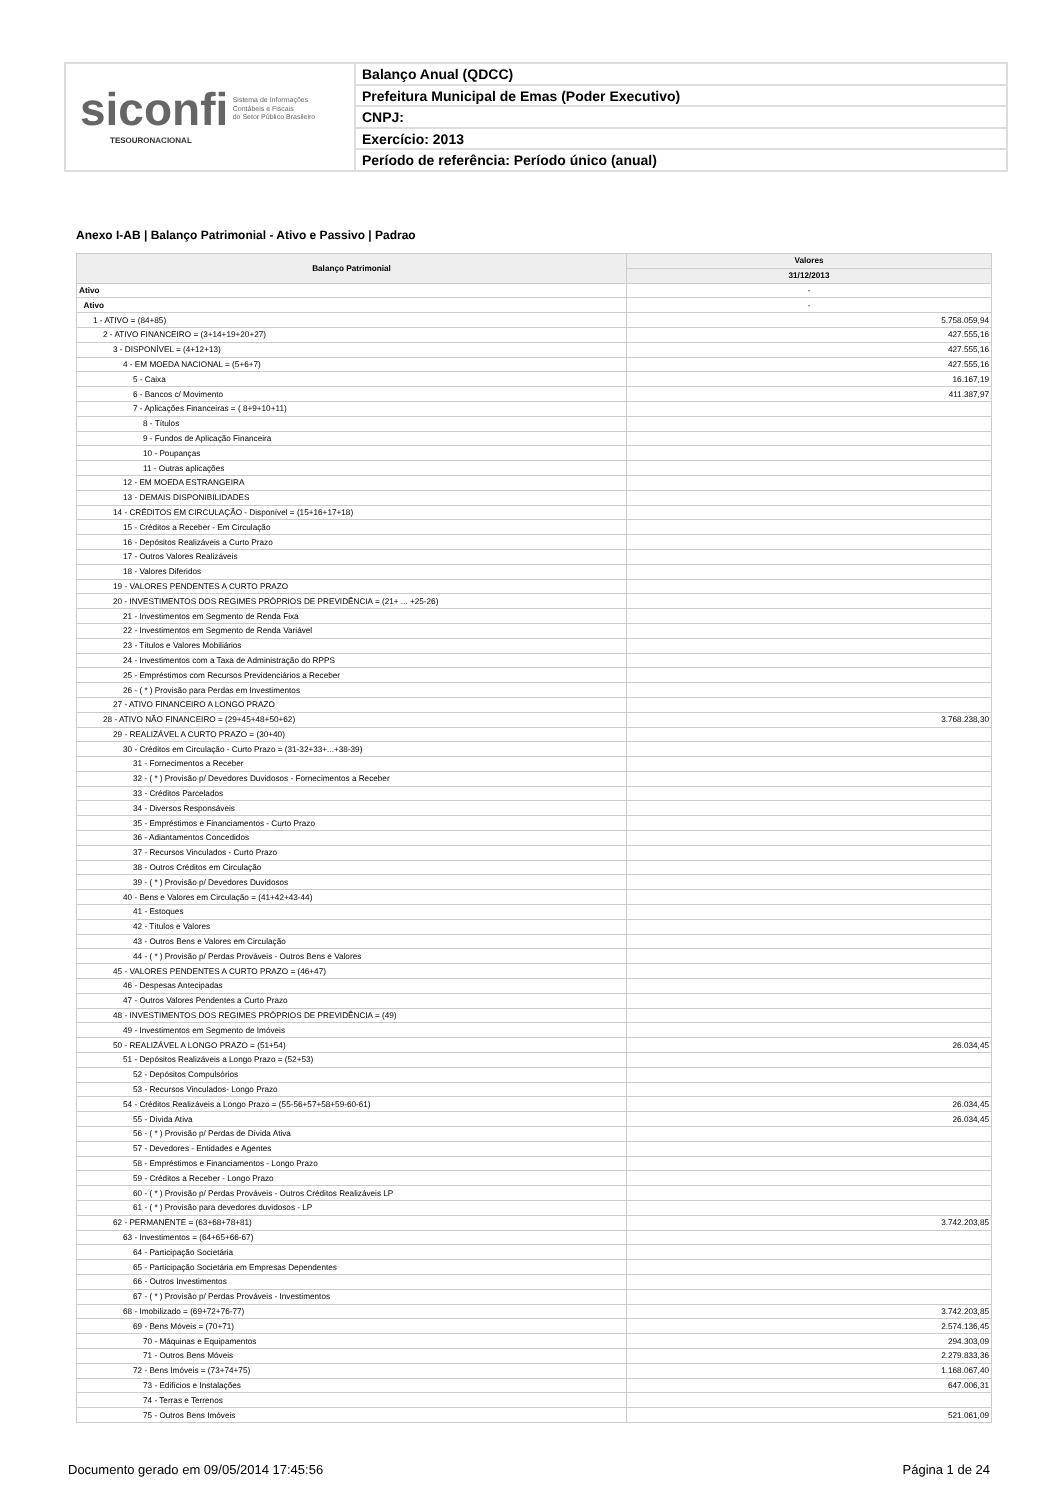siconfi Sistema de Informações
Contábeis e Fiscais
do Setor Público Brasileiro
TESOURONACIONAL
Balanço Anual (QDCC)
Prefeitura Municipal de Emas (Poder Executivo)
CNPJ:
Exercício: 2013
Período de referência: Período único (anual)
Anexo I-AB | Balanço Patrimonial - Ativo e Passivo | Padrao
| Balanço Patrimonial | Valores |
| --- | --- |
| | 31/12/2013 |
| Ativo | - |
| Ativo | - |
| 1 - ATIVO = (84+85) | 5.758.059,94 |
| 2 - ATIVO FINANCEIRO = (3+14+19+20+27) | 427.555,16 |
| 3 - DISPONÍVEL = (4+12+13) | 427.555,16 |
| 4 - EM MOEDA NACIONAL = (5+6+7) | 427.555,16 |
| 5 - Caixa | 16.167,19 |
| 6 - Bancos c/ Movimento | 411.387,97 |
| 7 - Aplicações Financeiras = ( 8+9+10+11) | |
| 8 - Títulos | |
| 9 - Fundos de Aplicação Financeira | |
| 10 - Poupanças | |
| 11 - Outras aplicações | |
| 12 - EM MOEDA ESTRANGEIRA | |
| 13 - DEMAIS DISPONIBILIDADES | |
| 14 - CRÉDITOS EM CIRCULAÇÃO - Disponível = (15+16+17+18) | |
| 15 - Créditos a Receber - Em Circulação | |
| 16 - Depósitos Realizáveis a Curto Prazo | |
| 17 - Outros Valores Realizáveis | |
| 18 - Valores Diferidos | |
| 19 - VALORES PENDENTES A CURTO PRAZO | |
| 20 - INVESTIMENTOS DOS REGIMES PRÓPRIOS DE PREVIDÊNCIA = (21+ ... +25-26) | |
| 21 - Investimentos em Segmento de Renda Fixa | |
| 22 - Investimentos em Segmento de Renda Variável | |
| 23 - Títulos e Valores Mobiliários | |
| 24 - Investimentos com a Taxa de Administração do RPPS | |
| 25 - Empréstimos com Recursos Previdenciários a Receber | |
| 26 - ( * ) Provisão para Perdas em Investimentos | |
| 27 - ATIVO FINANCEIRO A LONGO PRAZO | |
| 28 - ATIVO NÃO FINANCEIRO = (29+45+48+50+62) | 3.768.238,30 |
| 29 - REALIZÁVEL A CURTO PRAZO = (30+40) | |
| 30 - Créditos em Circulação - Curto Prazo = (31-32+33+...+38-39) | |
| 31 - Fornecimentos a Receber | |
| 32 - ( * ) Provisão p/ Devedores Duvidosos - Fornecimentos a Receber | |
| 33 - Créditos Parcelados | |
| 34 - Diversos Responsáveis | |
| 35 - Empréstimos e Financiamentos - Curto Prazo | |
| 36 - Adiantamentos Concedidos | |
| 37 - Recursos Vinculados - Curto Prazo | |
| 38 - Outros Créditos em Circulação | |
| 39 - ( * ) Provisão p/ Devedores Duvidosos | |
| 40 - Bens e Valores em Circulação = (41+42+43-44) | |
| 41 - Estoques | |
| 42 - Títulos e Valores | |
| 43 - Outros Bens e Valores em Circulação | |
| 44 - ( * ) Provisão p/ Perdas Prováveis - Outros Bens e Valores | |
| 45 - VALORES PENDENTES A CURTO PRAZO = (46+47) | |
| 46 - Despesas Antecipadas | |
| 47 - Outros Valores Pendentes a Curto Prazo | |
| 48 - INVESTIMENTOS DOS REGIMES PRÓPRIOS DE PREVIDÊNCIA = (49) | |
| 49 - Investimentos em Segmento de Imóveis | |
| 50 - REALIZÁVEL A LONGO PRAZO = (51+54) | 26.034,45 |
| 51 - Depósitos Realizáveis a Longo Prazo = (52+53) | |
| 52 - Depósitos Compulsórios | |
| 53 - Recursos Vinculados- Longo Prazo | |
| 54 - Créditos Realizáveis a Longo Prazo = (55-56+57+58+59-60-61) | 26.034,45 |
| 55 - Dívida Ativa | 26.034,45 |
| 56 - ( * ) Provisão p/ Perdas de Dívida Ativa | |
| 57 - Devedores - Entidades e Agentes | |
| 58 - Empréstimos e Financiamentos - Longo Prazo | |
| 59 - Créditos a Receber - Longo Prazo | |
| 60 - ( * ) Provisão p/ Perdas Prováveis - Outros Créditos Realizáveis LP | |
| 61 - ( * ) Provisão para devedores duvidosos - LP | |
| 62 - PERMANENTE = (63+68+78+81) | 3.742.203,85 |
| 63 - Investimentos = (64+65+66-67) | |
| 64 - Participação Societária | |
| 65 - Participação Societária em Empresas Dependentes | |
| 66 - Outros Investimentos | |
| 67 - ( * ) Provisão p/ Perdas Prováveis - Investimentos | |
| 68 - Imobilizado = (69+72+76-77) | 3.742.203,85 |
| 69 - Bens Móveis = (70+71) | 2.574.136,45 |
| 70 - Máquinas e Equipamentos | 294.303,09 |
| 71 - Outros Bens Móveis | 2.279.833,36 |
| 72 - Bens Imóveis = (73+74+75) | 1.168.067,40 |
| 73 - Edifícios e Instalações | 647.006,31 |
| 74 - Terras e Terrenos | |
| 75 - Outros Bens Imóveis | 521.061,09 |
Documento gerado em 09/05/2014 17:45:56 Página 1 de 24